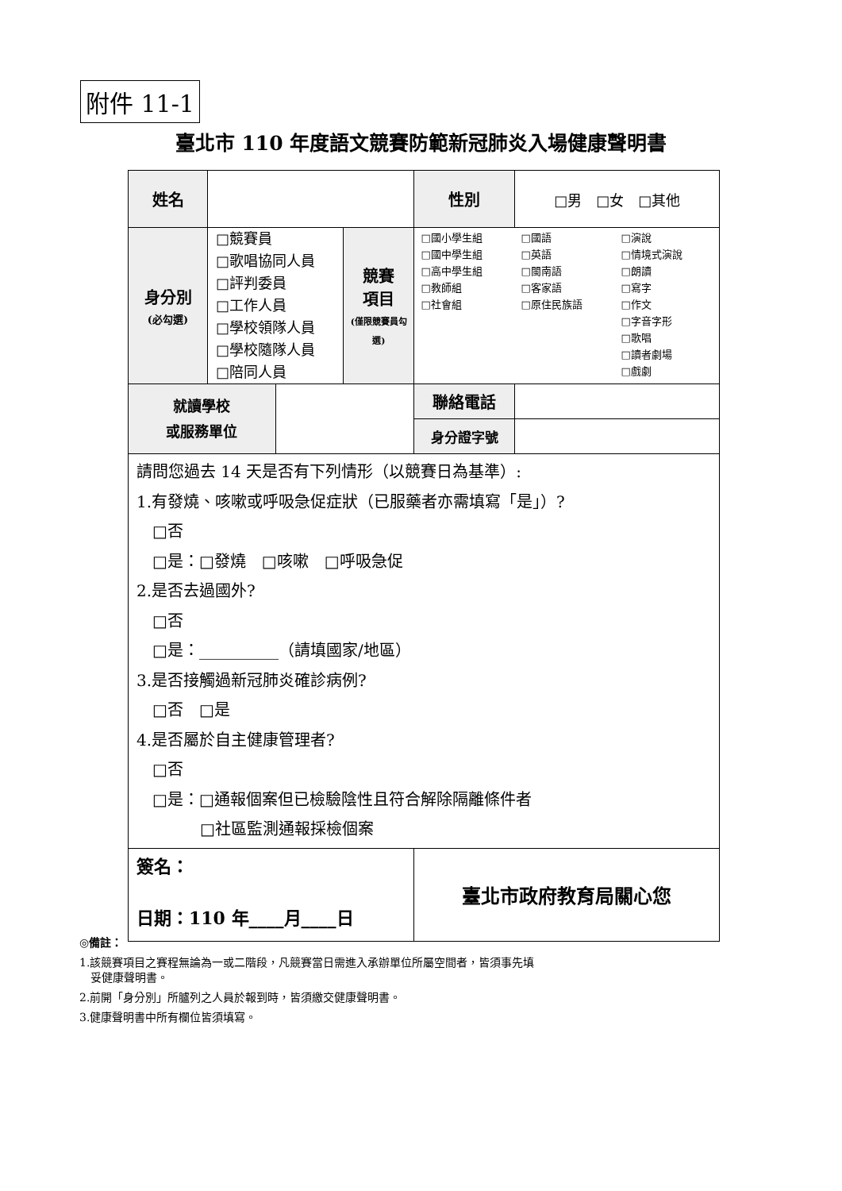附件 11-1
臺北市 110 年度語文競賽防範新冠肺炎入場健康聲明書
| 姓名 | | | | 性別 | □男 □女 □其他 |
| 身分別 (必勾選) | □競賽員 □歌唱協同人員 □評判委員 □工作人員 □學校領隊人員 □學校隨隊人員 □陪同人員 | | 競賽 項目 (僅限競賽員勾選) | □國小學生組 □國中學生組 □高中學生組 □教師組 □社會組 □國語 □英語 □閩南語 □客家語 □原住民族語 □演說 □情境式演說 □朗讀 □寫字 □作文 □字音字形 □歌唱 □讀者劇場 □戲劇 | |
| 就讀學校 或服務單位 | | | | 聯絡電話 | |
| | | | | 身分證字號 | |
| 請問您過去 14 天是否有下列情形（以競賽日為基準）: 1.有發燒、咳嗽或呼吸急促症狀（已服藥者亦需填寫「是」）? □否 □是：□發燒 □咳嗽 □呼吸急促 2.是否去過國外? □否 □是：__________（請填國家/地區） 3.是否接觸過新冠肺炎確診病例? □否 □是 4.是否屬於自主健康管理者? □否 □是：□通報個案但已檢驗陰性且符合解除隔離條件者 □社區監測通報採檢個案 | | | | | |
| 簽名： 日期：110 年____月____日 | | | | 臺北市政府教育局關心您 | |
◎備註：
1.該競賽項目之賽程無論為一或二階段，凡競賽當日需進入承辦單位所屬空間者，皆須事先填
　妥健康聲明書。
2.前開「身分別」所臚列之人員於報到時，皆須繳交健康聲明書。
3.健康聲明書中所有欄位皆須填寫。